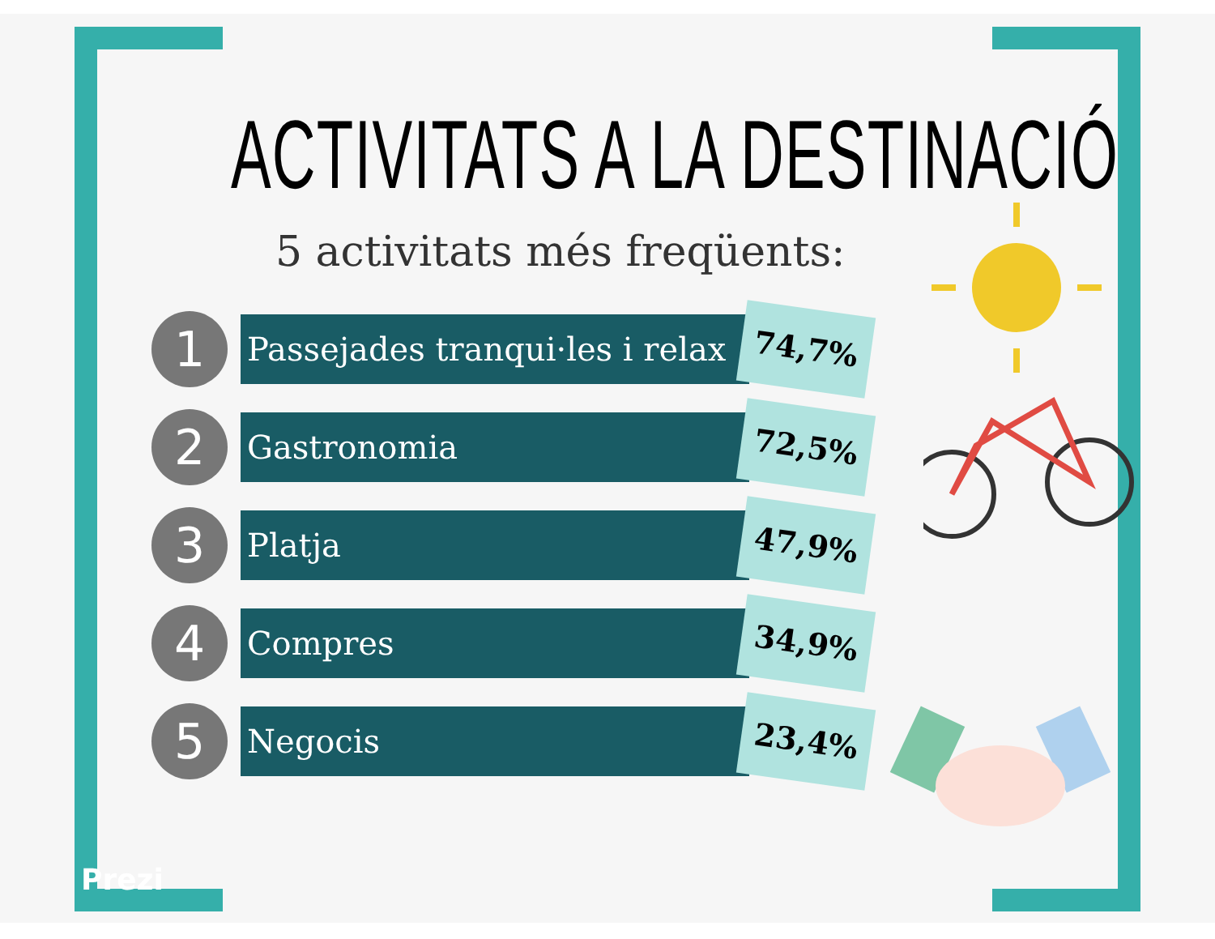ACTIVITATS A LA DESTINACIÓ
5 activitats més freqüents:
1
Passejades tranqui·les i relax
74,7%
2
Gastronomia
72,5%
3
Platja
47,9%
4
Compres
34,9%
5
Negocis
23,4%
Prezi